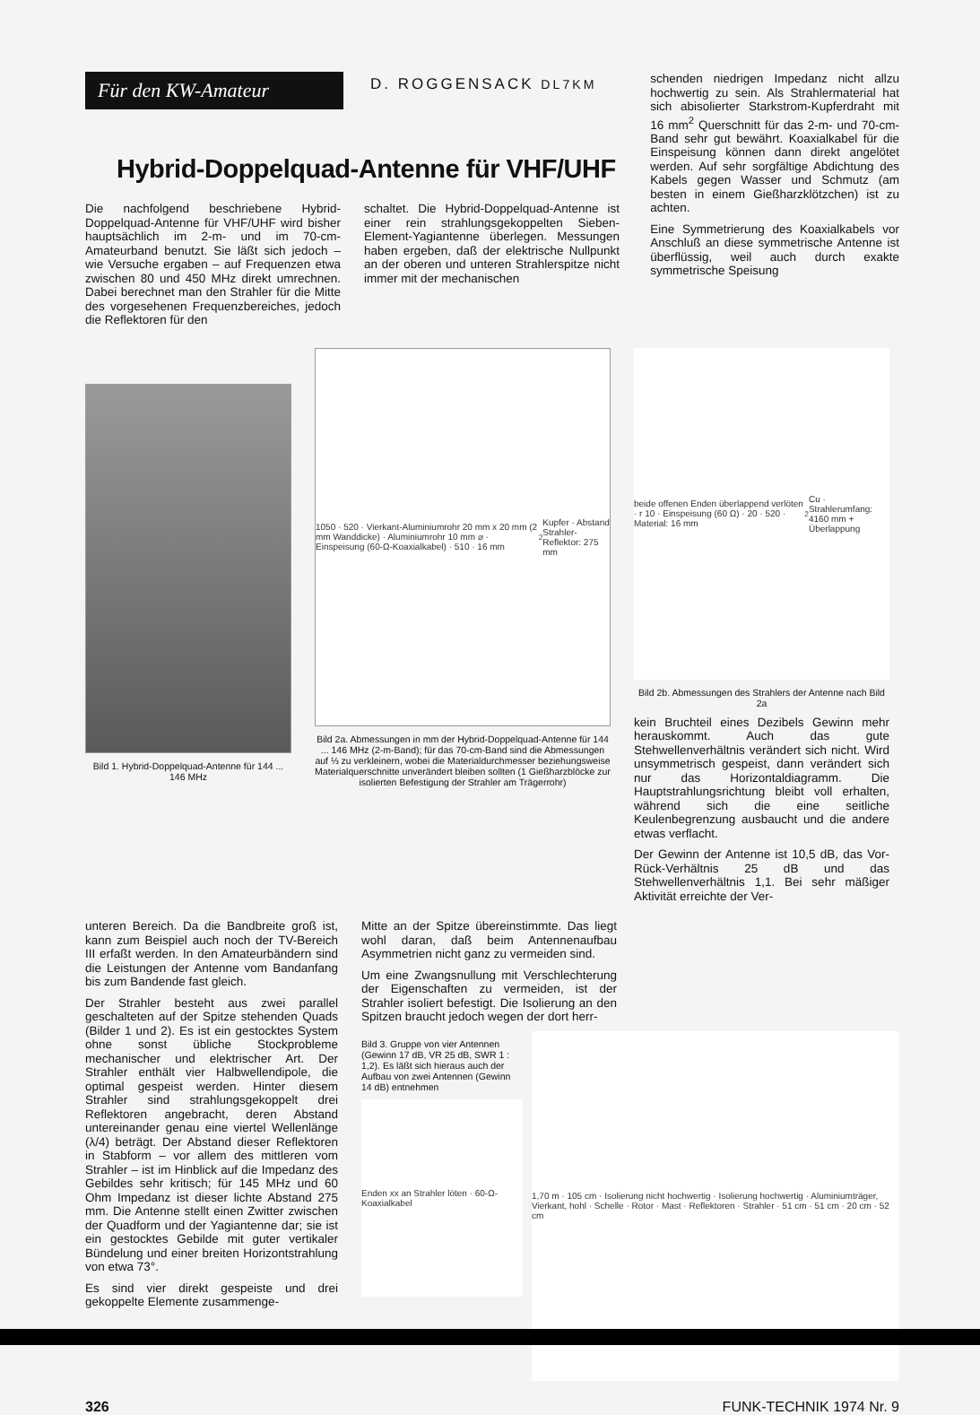Für den KW-Amateur
D. ROGGENSACK DL7KM
Hybrid-Doppelquad-Antenne für VHF/UHF
Die nachfolgend beschriebene Hybrid-Doppelquad-Antenne für VHF/UHF wird bisher hauptsächlich im 2-m- und im 70-cm-Amateurband benutzt. Sie läßt sich jedoch – wie Versuche ergaben – auf Frequenzen etwa zwischen 80 und 450 MHz direkt umrechnen. Dabei berechnet man den Strahler für die Mitte des vorgesehenen Frequenzbereiches, jedoch die Reflektoren für den
schaltet. Die Hybrid-Doppelquad-Antenne ist einer rein strahlungsgekoppelten Sieben-Element-Yagiantenne überlegen. Messungen haben ergeben, daß der elektrische Nullpunkt an der oberen und unteren Strahlerspitze nicht immer mit der mechanischen
schenden niedrigen Impedanz nicht allzu hochwertig zu sein. Als Strahlermaterial hat sich abisolierter Starkstrom-Kupferdraht mit 16 mm<sup>2</sup> Querschnitt für das 2-m- und 70-cm-Band sehr gut bewährt. Koaxialkabel für die Einspeisung können dann direkt angelötet werden. Auf sehr sorgfältige Abdichtung des Kabels gegen Wasser und Schmutz (am besten in einem Gießharzklötzchen) ist zu achten.
Eine Symmetrierung des Koaxialkabels vor Anschluß an diese symmetrische Antenne ist überflüssig, weil auch durch exakte symmetrische Speisung
Bild 1. Hybrid-Doppelquad-Antenne für 144 ... 146 MHz
1050 · 520 · Vierkant-Aluminiumrohr 20 mm x 20 mm (2 mm Wanddicke) · Aluminiumrohr 10 mm ⌀ · Einspeisung (60-Ω-Koaxialkabel) · 510 · 16 mm<sup>2</sup> Kupfer · Abstand Strahler-Reflektor: 275 mm
Bild 2a. Abmessungen in mm der Hybrid-Doppelquad-Antenne für 144 ... 146 MHz (2-m-Band); für das 70-cm-Band sind die Abmessungen auf ⅓ zu verkleinern, wobei die Materialdurchmesser beziehungsweise Materialquerschnitte unverändert bleiben sollten (1 Gießharzblöcke zur isolierten Befestigung der Strahler am Trägerrohr)
beide offenen Enden überlappend verlöten · r 10 · Einspeisung (60 Ω) · 20 · 520 · Material: 16 mm<sup>2</sup> Cu · Strahlerumfang: 4160 mm + Überlappung
Bild 2b. Abmessungen des Strahlers der Antenne nach Bild 2a
kein Bruchteil eines Dezibels Gewinn mehr herauskommt. Auch das gute Stehwellenverhältnis verändert sich nicht. Wird unsymmetrisch gespeist, dann verändert sich nur das Horizontaldiagramm. Die Hauptstrahlungsrichtung bleibt voll erhalten, während sich die eine seitliche Keulenbegrenzung ausbaucht und die andere etwas verflacht.
Der Gewinn der Antenne ist 10,5 dB, das Vor-Rück-Verhältnis 25 dB und das Stehwellenverhältnis 1,1. Bei sehr mäßiger Aktivität erreichte der Ver-
unteren Bereich. Da die Bandbreite groß ist, kann zum Beispiel auch noch der TV-Bereich III erfaßt werden. In den Amateurbändern sind die Leistungen der Antenne vom Bandanfang bis zum Bandende fast gleich.
Der Strahler besteht aus zwei parallel geschalteten auf der Spitze stehenden Quads (Bilder 1 und 2). Es ist ein gestocktes System ohne sonst übliche Stockprobleme mechanischer und elektrischer Art. Der Strahler enthält vier Halbwellendipole, die optimal gespeist werden. Hinter diesem Strahler sind strahlungsgekoppelt drei Reflektoren angebracht, deren Abstand untereinander genau eine viertel Wellenlänge (λ/4) beträgt. Der Abstand dieser Reflektoren in Stabform – vor allem des mittleren vom Strahler – ist im Hinblick auf die Impedanz des Gebildes sehr kritisch; für 145 MHz und 60 Ohm Impedanz ist dieser lichte Abstand 275 mm. Die Antenne stellt einen Zwitter zwischen der Quadform und der Yagiantenne dar; sie ist ein gestocktes Gebilde mit guter vertikaler Bündelung und einer breiten Horizontstrahlung von etwa 73°.
Es sind vier direkt gespeiste und drei gekoppelte Elemente zusammenge-
Mitte an der Spitze übereinstimmte. Das liegt wohl daran, daß beim Antennenaufbau Asymmetrien nicht ganz zu vermeiden sind.
Um eine Zwangsnullung mit Verschlechterung der Eigenschaften zu vermeiden, ist der Strahler isoliert befestigt. Die Isolierung an den Spitzen braucht jedoch wegen der dort herr-
Bild 3. Gruppe von vier Antennen (Gewinn 17 dB, VR 25 dB, SWR 1 : 1,2). Es läßt sich hieraus auch der Aufbau von zwei Antennen (Gewinn 14 dB) entnehmen
Enden xx an Strahler löten · 60-Ω-Koaxialkabel
1,70 m · 105 cm · Isolierung nicht hochwertig · Isolierung hochwertig · Aluminiumträger, Vierkant, hohl · Schelle · Rotor · Mast · Reflektoren · Strahler · 51 cm · 51 cm · 20 cm · 52 cm
326 FUNK-TECHNIK 1974 Nr. 9